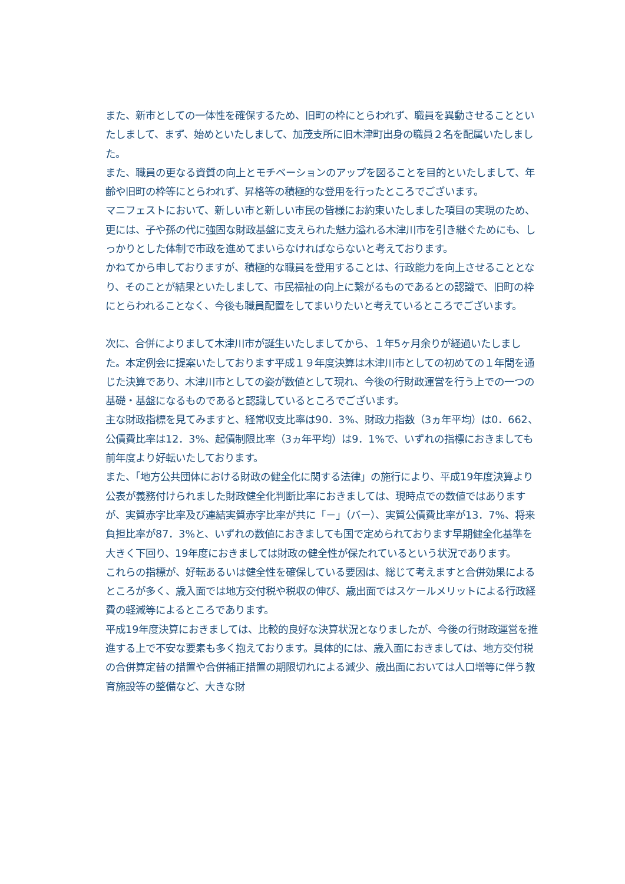また、新市としての一体性を確保するため、旧町の枠にとらわれず、職員を異動させることといたしまして、まず、始めといたしまして、加茂支所に旧木津町出身の職員２名を配属いたしました。
また、職員の更なる資質の向上とモチベーションのアップを図ることを目的といたしまして、年齢や旧町の枠等にとらわれず、昇格等の積極的な登用を行ったところでございます。
マニフェストにおいて、新しい市と新しい市民の皆様にお約束いたしました項目の実現のため、更には、子や孫の代に強固な財政基盤に支えられた魅力溢れる木津川市を引き継ぐためにも、しっかりとした体制で市政を進めてまいらなければならないと考えております。
かねてから申しておりますが、積極的な職員を登用することは、行政能力を向上させることとなり、そのことが結果といたしまして、市民福祉の向上に繋がるものであるとの認識で、旧町の枠にとらわれることなく、今後も職員配置をしてまいりたいと考えているところでございます。
次に、合併によりまして木津川市が誕生いたしましてから、１年5ヶ月余りが経過いたしました。本定例会に提案いたしております平成１９年度決算は木津川市としての初めての１年間を通じた決算であり、木津川市としての姿が数値として現れ、今後の行財政運営を行う上での一つの基礎・基盤になるものであると認識しているところでございます。
主な財政指標を見てみますと、経常収支比率は90．3%、財政力指数（3ヵ年平均）は0．662、公債費比率は12．3%、起債制限比率（3ヵ年平均）は9．1%で、いずれの指標におきましても前年度より好転いたしております。
また、「地方公共団体における財政の健全化に関する法律」の施行により、平成19年度決算より公表が義務付けられました財政健全化判断比率におきましては、現時点での数値ではありますが、実質赤字比率及び連結実質赤字比率が共に「－」（バー）、実質公債費比率が13．7%、将来負担比率が87．3%と、いずれの数値におきましても国で定められております早期健全化基準を大きく下回り、19年度におきましては財政の健全性が保たれているという状況であります。
これらの指標が、好転あるいは健全性を確保している要因は、総じて考えますと合併効果によるところが多く、歳入面では地方交付税や税収の伸び、歳出面ではスケールメリットによる行政経費の軽減等によるところであります。
平成19年度決算におきましては、比較的良好な決算状況となりましたが、今後の行財政運営を推進する上で不安な要素も多く抱えております。具体的には、歳入面におきましては、地方交付税の合併算定替の措置や合併補正措置の期限切れによる減少、歳出面においては人口増等に伴う教育施設等の整備など、大きな財